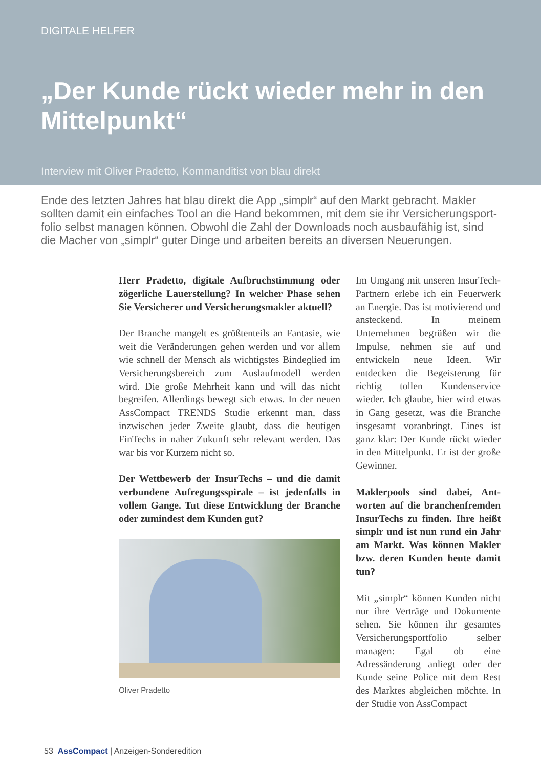DIGITALE HELFER
„Der Kunde rückt wieder mehr in den Mittelpunkt“
Interview mit Oliver Pradetto, Kommanditist von blau direkt
Ende des letzten Jahres hat blau direkt die App „simplr“ auf den Markt gebracht. Makler sollten damit ein einfaches Tool an die Hand bekommen, mit dem sie ihr Versicherungsport­folio selbst managen können. Obwohl die Zahl der Downloads noch ausbaufähig ist, sind die Macher von „simplr“ guter Dinge und arbeiten bereits an diversen Neuerungen.
Herr Pradetto, digitale Aufbruchstimmung oder zögerliche Lauerstellung? In welcher Phase sehen Sie Versicherer und Versicherungsmakler aktuell?
Der Branche mangelt es größtenteils an Fantasie, wie weit die Veränderungen gehen werden und vor allem wie schnell der Mensch als wichtigstes Bindeglied im Versicherungsbereich zum Aus­laufmodell werden wird. Die große Mehrheit kann und will das nicht begreifen. Allerdings be­wegt sich etwas. In der neuen AssCompact TRENDS Studie erkennt man, dass inzwischen jeder Zweite glaubt, dass die heutigen FinTechs in naher Zukunft sehr relevant werden. Das war bis vor Kurzem nicht so.
Der Wettbewerb der InsurTechs – und die damit verbundene Aufregungsspirale – ist jedenfalls in vollem Gange. Tut diese Entwicklung der Branche oder zumindest dem Kunden gut?
Oliver Pradetto
Im Umgang mit unseren Insur­Tech-Partnern erlebe ich ein Feuerwerk an Energie. Das ist motivierend und ansteckend. In meinem Unternehmen begrü­ßen wir die Impulse, nehmen sie auf und entwickeln neue Ideen. Wir entdecken die Begeisterung für richtig tollen Kundenservice wieder. Ich glaube, hier wird et­was in Gang gesetzt, was die Branche insgesamt voranbringt. Eines ist ganz klar: Der Kunde rückt wieder in den Mittelpunkt. Er ist der große Gewinner.
Maklerpools sind dabei, Ant­worten auf die branchenfrem­den InsurTechs zu finden. Ihre heißt simplr und ist nun rund ein Jahr am Markt. Was kön­nen Makler bzw. deren Kunden heute damit tun?
Mit „simplr“ können Kunden nicht nur ihre Verträge und Do­kumente sehen. Sie können ihr gesamtes Versicherungsportfolio selber managen: Egal ob eine Adressänderung anliegt oder der Kunde seine Police mit dem Rest des Marktes abgleichen möchte. In der Studie von AssCompact
53 AssCompact | Anzeigen-Sonderedition